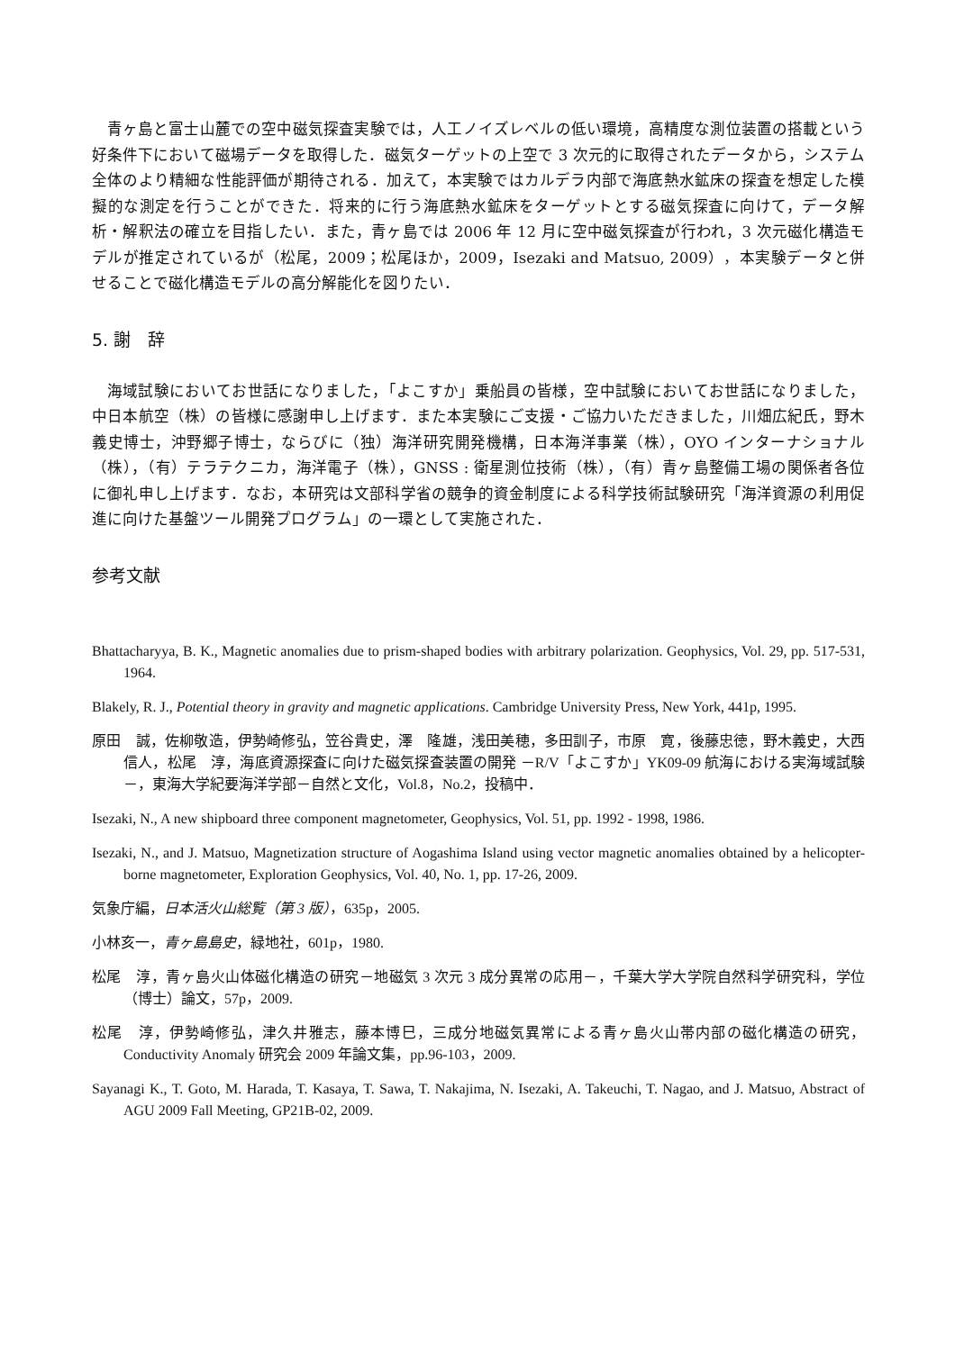青ヶ島と富士山麓での空中磁気探査実験では，人工ノイズレベルの低い環境，高精度な測位装置の搭載という好条件下において磁場データを取得した．磁気ターゲットの上空で 3 次元的に取得されたデータから，システム全体のより精細な性能評価が期待される．加えて，本実験ではカルデラ内部で海底熱水鉱床の探査を想定した模擬的な測定を行うことができた．将来的に行う海底熱水鉱床をターゲットとする磁気探査に向けて，データ解析・解釈法の確立を目指したい．また，青ヶ島では 2006 年 12 月に空中磁気探査が行われ，3 次元磁化構造モデルが推定されているが（松尾，2009；松尾ほか，2009，Isezaki and Matsuo, 2009），本実験データと併せることで磁化構造モデルの高分解能化を図りたい．
5. 謝　辞
海域試験においてお世話になりました，「よこすか」乗船員の皆様，空中試験においてお世話になりました，中日本航空（株）の皆様に感謝申し上げます．また本実験にご支援・ご協力いただきました，川畑広紀氏，野木義史博士，沖野郷子博士，ならびに（独）海洋研究開発機構，日本海洋事業（株），OYO インターナショナル（株），（有）テラテクニカ，海洋電子（株），GNSS : 衛星測位技術（株），（有）青ヶ島整備工場の関係者各位に御礼申し上げます．なお，本研究は文部科学省の競争的資金制度による科学技術試験研究「海洋資源の利用促進に向けた基盤ツール開発プログラム」の一環として実施された．
参考文献
Bhattacharyya, B. K., Magnetic anomalies due to prism-shaped bodies with arbitrary polarization. Geophysics, Vol. 29, pp. 517-531, 1964.
Blakely, R. J., Potential theory in gravity and magnetic applications. Cambridge University Press, New York, 441p, 1995.
原田　誠，佐柳敬造，伊勢崎修弘，笠谷貴史，澤　隆雄，浅田美穂，多田訓子，市原　寛，後藤忠徳，野木義史，大西信人，松尾　淳，海底資源探査に向けた磁気探査装置の開発 －R/V「よこすか」YK09-09 航海における実海域試験－，東海大学紀要海洋学部－自然と文化，Vol.8，No.2，投稿中．
Isezaki, N., A new shipboard three component magnetometer, Geophysics, Vol. 51, pp. 1992 - 1998, 1986.
Isezaki, N., and J. Matsuo, Magnetization structure of Aogashima Island using vector magnetic anomalies obtained by a helicopter-borne magnetometer, Exploration Geophysics, Vol. 40, No. 1, pp. 17-26, 2009.
気象庁編，日本活火山総覧（第 3 版），635p，2005.
小林亥一，青ヶ島島史，緑地社，601p，1980.
松尾　淳，青ヶ島火山体磁化構造の研究－地磁気 3 次元 3 成分異常の応用－，千葉大学大学院自然科学研究科，学位（博士）論文，57p，2009.
松尾　淳，伊勢崎修弘，津久井雅志，藤本博巳，三成分地磁気異常による青ヶ島火山帯内部の磁化構造の研究，Conductivity Anomaly 研究会 2009 年論文集，pp.96-103，2009.
Sayanagi K., T. Goto, M. Harada, T. Kasaya, T. Sawa, T. Nakajima, N. Isezaki, A. Takeuchi, T. Nagao, and J. Matsuo, Abstract of AGU 2009 Fall Meeting, GP21B-02, 2009.